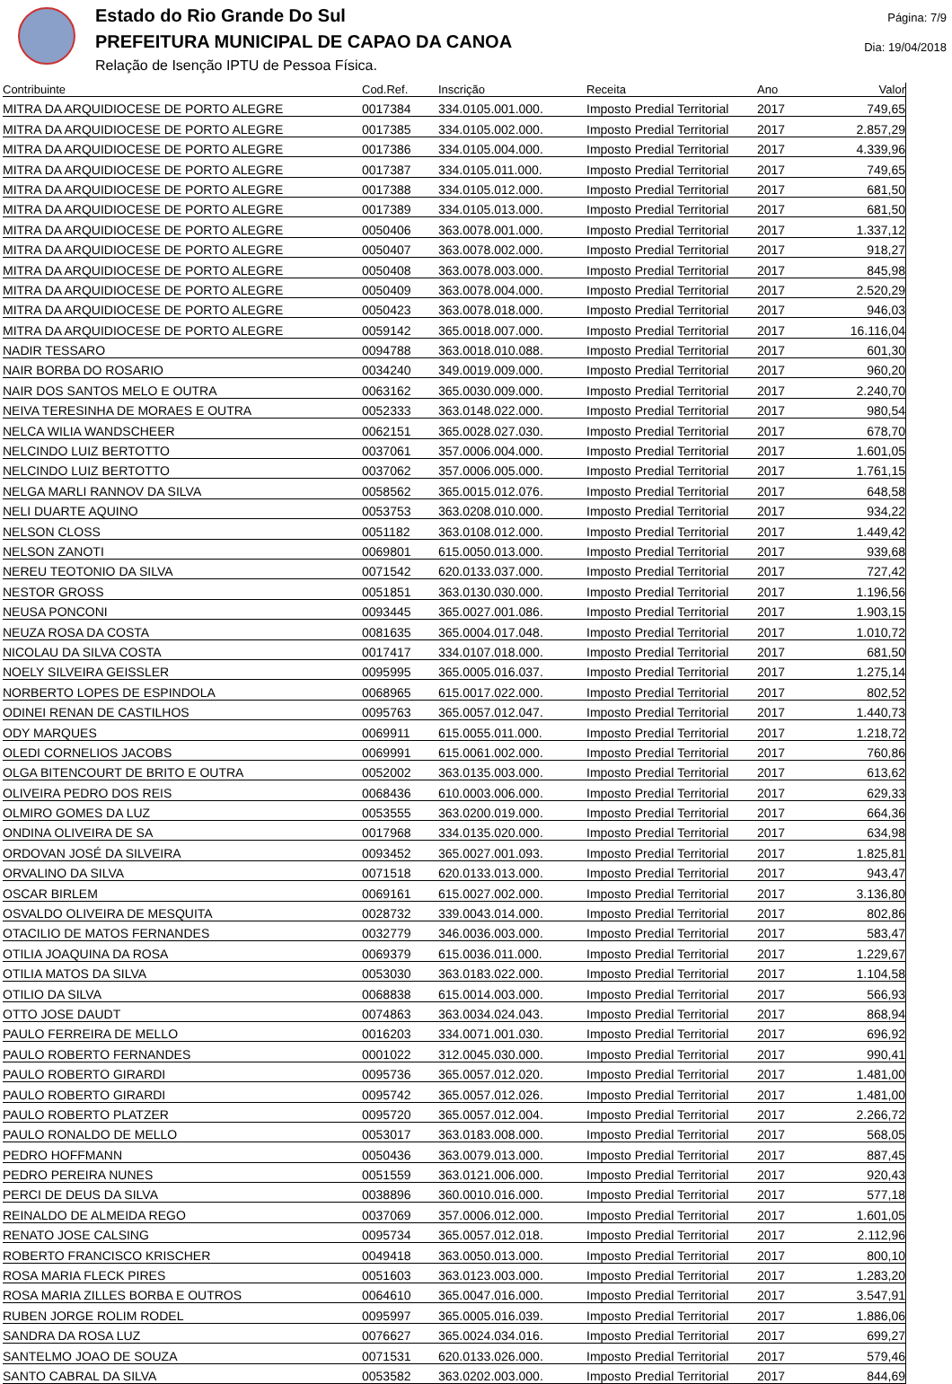Estado do Rio Grande Do Sul
PREFEITURA MUNICIPAL DE CAPAO DA CANOA
Relação de Isenção IPTU de Pessoa Física.
Página: 7/9
Dia: 19/04/2018
| Contribuinte | Cod.Ref. | Inscrição | Receita | Ano | Valor |
| --- | --- | --- | --- | --- | --- |
| MITRA DA ARQUIDIOCESE DE PORTO ALEGRE | 0017384 | 334.0105.001.000. | Imposto Predial Territorial | 2017 | 749,65 |
| MITRA DA ARQUIDIOCESE DE PORTO ALEGRE | 0017385 | 334.0105.002.000. | Imposto Predial Territorial | 2017 | 2.857,29 |
| MITRA DA ARQUIDIOCESE DE PORTO ALEGRE | 0017386 | 334.0105.004.000. | Imposto Predial Territorial | 2017 | 4.339,96 |
| MITRA DA ARQUIDIOCESE DE PORTO ALEGRE | 0017387 | 334.0105.011.000. | Imposto Predial Territorial | 2017 | 749,65 |
| MITRA DA ARQUIDIOCESE DE PORTO ALEGRE | 0017388 | 334.0105.012.000. | Imposto Predial Territorial | 2017 | 681,50 |
| MITRA DA ARQUIDIOCESE DE PORTO ALEGRE | 0017389 | 334.0105.013.000. | Imposto Predial Territorial | 2017 | 681,50 |
| MITRA DA ARQUIDIOCESE DE PORTO ALEGRE | 0050406 | 363.0078.001.000. | Imposto Predial Territorial | 2017 | 1.337,12 |
| MITRA DA ARQUIDIOCESE DE PORTO ALEGRE | 0050407 | 363.0078.002.000. | Imposto Predial Territorial | 2017 | 918,27 |
| MITRA DA ARQUIDIOCESE DE PORTO ALEGRE | 0050408 | 363.0078.003.000. | Imposto Predial Territorial | 2017 | 845,98 |
| MITRA DA ARQUIDIOCESE DE PORTO ALEGRE | 0050409 | 363.0078.004.000. | Imposto Predial Territorial | 2017 | 2.520,29 |
| MITRA DA ARQUIDIOCESE DE PORTO ALEGRE | 0050423 | 363.0078.018.000. | Imposto Predial Territorial | 2017 | 946,03 |
| MITRA DA ARQUIDIOCESE DE PORTO ALEGRE | 0059142 | 365.0018.007.000. | Imposto Predial Territorial | 2017 | 16.116,04 |
| NADIR TESSARO | 0094788 | 363.0018.010.088. | Imposto Predial Territorial | 2017 | 601,30 |
| NAIR BORBA DO ROSARIO | 0034240 | 349.0019.009.000. | Imposto Predial Territorial | 2017 | 960,20 |
| NAIR DOS SANTOS MELO E OUTRA | 0063162 | 365.0030.009.000. | Imposto Predial Territorial | 2017 | 2.240,70 |
| NEIVA TERESINHA DE MORAES E OUTRA | 0052333 | 363.0148.022.000. | Imposto Predial Territorial | 2017 | 980,54 |
| NELCA WILIA WANDSCHEER | 0062151 | 365.0028.027.030. | Imposto Predial Territorial | 2017 | 678,70 |
| NELCINDO LUIZ BERTOTTO | 0037061 | 357.0006.004.000. | Imposto Predial Territorial | 2017 | 1.601,05 |
| NELCINDO LUIZ BERTOTTO | 0037062 | 357.0006.005.000. | Imposto Predial Territorial | 2017 | 1.761,15 |
| NELGA MARLI RANNOV DA SILVA | 0058562 | 365.0015.012.076. | Imposto Predial Territorial | 2017 | 648,58 |
| NELI DUARTE AQUINO | 0053753 | 363.0208.010.000. | Imposto Predial Territorial | 2017 | 934,22 |
| NELSON CLOSS | 0051182 | 363.0108.012.000. | Imposto Predial Territorial | 2017 | 1.449,42 |
| NELSON ZANOTI | 0069801 | 615.0050.013.000. | Imposto Predial Territorial | 2017 | 939,68 |
| NEREU TEOTONIO DA SILVA | 0071542 | 620.0133.037.000. | Imposto Predial Territorial | 2017 | 727,42 |
| NESTOR GROSS | 0051851 | 363.0130.030.000. | Imposto Predial Territorial | 2017 | 1.196,56 |
| NEUSA PONCONI | 0093445 | 365.0027.001.086. | Imposto Predial Territorial | 2017 | 1.903,15 |
| NEUZA ROSA DA COSTA | 0081635 | 365.0004.017.048. | Imposto Predial Territorial | 2017 | 1.010,72 |
| NICOLAU DA SILVA COSTA | 0017417 | 334.0107.018.000. | Imposto Predial Territorial | 2017 | 681,50 |
| NOELY SILVEIRA GEISSLER | 0095995 | 365.0005.016.037. | Imposto Predial Territorial | 2017 | 1.275,14 |
| NORBERTO LOPES DE ESPINDOLA | 0068965 | 615.0017.022.000. | Imposto Predial Territorial | 2017 | 802,52 |
| ODINEI RENAN DE CASTILHOS | 0095763 | 365.0057.012.047. | Imposto Predial Territorial | 2017 | 1.440,73 |
| ODY MARQUES | 0069911 | 615.0055.011.000. | Imposto Predial Territorial | 2017 | 1.218,72 |
| OLEDI CORNELIOS JACOBS | 0069991 | 615.0061.002.000. | Imposto Predial Territorial | 2017 | 760,86 |
| OLGA BITENCOURT DE BRITO E OUTRA | 0052002 | 363.0135.003.000. | Imposto Predial Territorial | 2017 | 613,62 |
| OLIVEIRA PEDRO DOS REIS | 0068436 | 610.0003.006.000. | Imposto Predial Territorial | 2017 | 629,33 |
| OLMIRO GOMES DA LUZ | 0053555 | 363.0200.019.000. | Imposto Predial Territorial | 2017 | 664,36 |
| ONDINA OLIVEIRA DE SA | 0017968 | 334.0135.020.000. | Imposto Predial Territorial | 2017 | 634,98 |
| ORDOVAN JOSÉ DA SILVEIRA | 0093452 | 365.0027.001.093. | Imposto Predial Territorial | 2017 | 1.825,81 |
| ORVALINO DA SILVA | 0071518 | 620.0133.013.000. | Imposto Predial Territorial | 2017 | 943,47 |
| OSCAR BIRLEM | 0069161 | 615.0027.002.000. | Imposto Predial Territorial | 2017 | 3.136,80 |
| OSVALDO OLIVEIRA DE MESQUITA | 0028732 | 339.0043.014.000. | Imposto Predial Territorial | 2017 | 802,86 |
| OTACILIO DE MATOS FERNANDES | 0032779 | 346.0036.003.000. | Imposto Predial Territorial | 2017 | 583,47 |
| OTILIA JOAQUINA DA ROSA | 0069379 | 615.0036.011.000. | Imposto Predial Territorial | 2017 | 1.229,67 |
| OTILIA MATOS DA SILVA | 0053030 | 363.0183.022.000. | Imposto Predial Territorial | 2017 | 1.104,58 |
| OTILIO DA SILVA | 0068838 | 615.0014.003.000. | Imposto Predial Territorial | 2017 | 566,93 |
| OTTO JOSE DAUDT | 0074863 | 363.0034.024.043. | Imposto Predial Territorial | 2017 | 868,94 |
| PAULO FERREIRA DE MELLO | 0016203 | 334.0071.001.030. | Imposto Predial Territorial | 2017 | 696,92 |
| PAULO ROBERTO FERNANDES | 0001022 | 312.0045.030.000. | Imposto Predial Territorial | 2017 | 990,41 |
| PAULO ROBERTO GIRARDI | 0095736 | 365.0057.012.020. | Imposto Predial Territorial | 2017 | 1.481,00 |
| PAULO ROBERTO GIRARDI | 0095742 | 365.0057.012.026. | Imposto Predial Territorial | 2017 | 1.481,00 |
| PAULO ROBERTO PLATZER | 0095720 | 365.0057.012.004. | Imposto Predial Territorial | 2017 | 2.266,72 |
| PAULO RONALDO DE MELLO | 0053017 | 363.0183.008.000. | Imposto Predial Territorial | 2017 | 568,05 |
| PEDRO HOFFMANN | 0050436 | 363.0079.013.000. | Imposto Predial Territorial | 2017 | 887,45 |
| PEDRO PEREIRA NUNES | 0051559 | 363.0121.006.000. | Imposto Predial Territorial | 2017 | 920,43 |
| PERCI DE DEUS DA SILVA | 0038896 | 360.0010.016.000. | Imposto Predial Territorial | 2017 | 577,18 |
| REINALDO DE ALMEIDA REGO | 0037069 | 357.0006.012.000. | Imposto Predial Territorial | 2017 | 1.601,05 |
| RENATO JOSE CALSING | 0095734 | 365.0057.012.018. | Imposto Predial Territorial | 2017 | 2.112,96 |
| ROBERTO FRANCISCO KRISCHER | 0049418 | 363.0050.013.000. | Imposto Predial Territorial | 2017 | 800,10 |
| ROSA MARIA FLECK PIRES | 0051603 | 363.0123.003.000. | Imposto Predial Territorial | 2017 | 1.283,20 |
| ROSA MARIA ZILLES BORBA E OUTROS | 0064610 | 365.0047.016.000. | Imposto Predial Territorial | 2017 | 3.547,91 |
| RUBEN JORGE ROLIM RODEL | 0095997 | 365.0005.016.039. | Imposto Predial Territorial | 2017 | 1.886,06 |
| SANDRA DA ROSA LUZ | 0076627 | 365.0024.034.016. | Imposto Predial Territorial | 2017 | 699,27 |
| SANTELMO JOAO DE SOUZA | 0071531 | 620.0133.026.000. | Imposto Predial Territorial | 2017 | 579,46 |
| SANTO CABRAL DA SILVA | 0053582 | 363.0202.003.000. | Imposto Predial Territorial | 2017 | 844,69 |